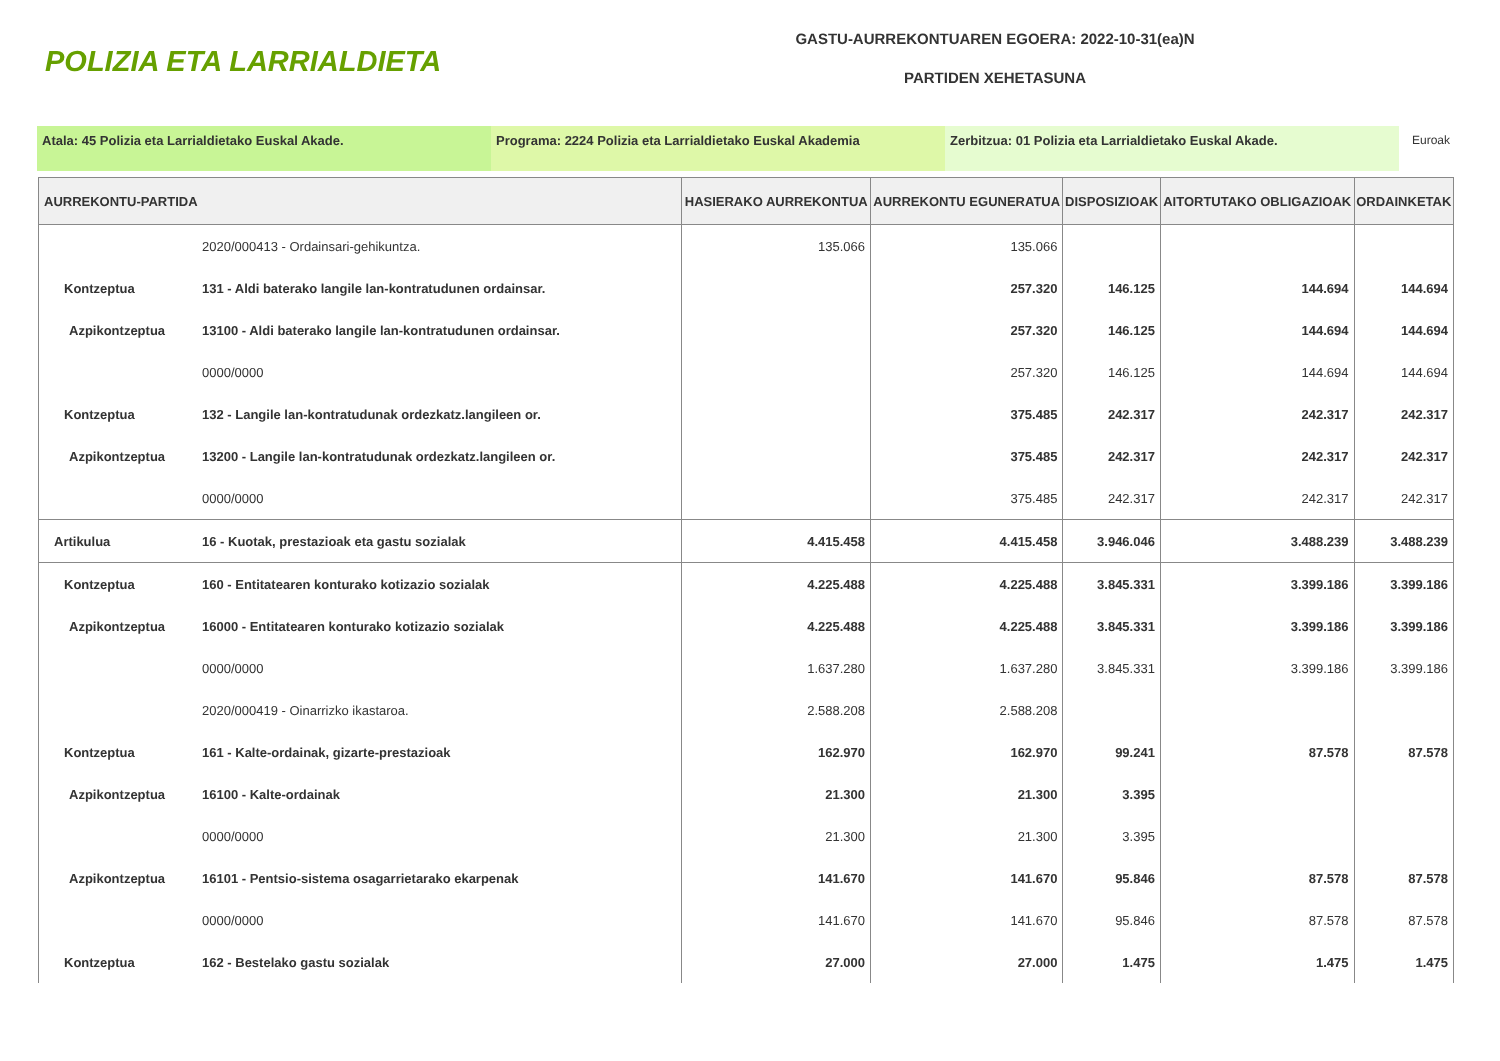POLIZIA ETA LARRIALDIETA
GASTU-AURREKONTUAREN EGOERA: 2022-10-31(ea)N
PARTIDEN XEHETASUNA
Atala: 45 Polizia eta Larrialdietako Euskal Akade. Programa: 2224 Polizia eta Larrialdietako Euskal Akademia Zerbitzua: 01 Polizia eta Larrialdietako Euskal Akade. Euroak
| AURREKONTU-PARTIDA | | HASIERAKO AURREKONTUA | AURREKONTU EGUNERATUA | DISPOSIZIOAK | AITORTUTAKO OBLIGAZIOAK | ORDAINKETAK |
| --- | --- | --- | --- | --- | --- | --- |
| | 2020/000413 - Ordainsari-gehikuntza. | 135.066 | 135.066 | | | |
| Kontzeptua | 131 - Aldi baterako langile lan-kontratudunen ordainsar. | | 257.320 | 146.125 | 144.694 | 144.694 |
| Azpikontzeptua | 13100 - Aldi baterako langile lan-kontratudunen ordainsar. | | 257.320 | 146.125 | 144.694 | 144.694 |
| | 0000/0000 | | 257.320 | 146.125 | 144.694 | 144.694 |
| Kontzeptua | 132 - Langile lan-kontratudunak ordezkatz.langileen or. | | 375.485 | 242.317 | 242.317 | 242.317 |
| Azpikontzeptua | 13200 - Langile lan-kontratudunak ordezkatz.langileen or. | | 375.485 | 242.317 | 242.317 | 242.317 |
| | 0000/0000 | | 375.485 | 242.317 | 242.317 | 242.317 |
| Artikulua | 16 - Kuotak, prestazioak eta gastu sozialak | 4.415.458 | 4.415.458 | 3.946.046 | 3.488.239 | 3.488.239 |
| Kontzeptua | 160 - Entitatearen konturako kotizazio sozialak | 4.225.488 | 4.225.488 | 3.845.331 | 3.399.186 | 3.399.186 |
| Azpikontzeptua | 16000 - Entitatearen konturako kotizazio sozialak | 4.225.488 | 4.225.488 | 3.845.331 | 3.399.186 | 3.399.186 |
| | 0000/0000 | 1.637.280 | 1.637.280 | 3.845.331 | 3.399.186 | 3.399.186 |
| | 2020/000419 - Oinarrizko ikastaroa. | 2.588.208 | 2.588.208 | | | |
| Kontzeptua | 161 - Kalte-ordainak, gizarte-prestazioak | 162.970 | 162.970 | 99.241 | 87.578 | 87.578 |
| Azpikontzeptua | 16100 - Kalte-ordainak | 21.300 | 21.300 | 3.395 | | |
| | 0000/0000 | 21.300 | 21.300 | 3.395 | | |
| Azpikontzeptua | 16101 - Pentsio-sistema osagarrietarako ekarpenak | 141.670 | 141.670 | 95.846 | 87.578 | 87.578 |
| | 0000/0000 | 141.670 | 141.670 | 95.846 | 87.578 | 87.578 |
| Kontzeptua | 162 - Bestelako gastu sozialak | 27.000 | 27.000 | 1.475 | 1.475 | 1.475 |